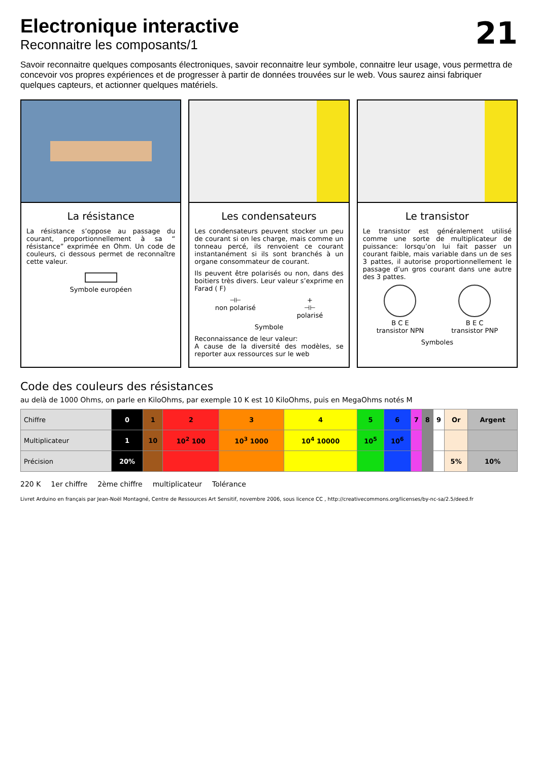Electronique interactive
Reconnaitre les composants/1
21
Savoir reconnaitre quelques composants électroniques, savoir reconnaitre leur symbole, connaitre leur usage, vous permettra de concevoir vos propres expériences et de progresser à partir de données trouvées sur le web. Vous saurez ainsi fabriquer quelques capteurs, et actionner quelques matériels.
La résistance
La résistance s’oppose au passage du courant, proportionnellement à sa “ résistance” exprimée en Ohm. Un code de couleurs, ci dessous permet de reconnaître cette valeur.
Symbole européen
Les condensateurs
Les condensateurs peuvent stocker un peu de courant si on les charge, mais comme un tonneau percé, ils renvoient ce courant instantanément si ils sont branchés à un organe consommateur de courant.
Ils peuvent être polarisés ou non, dans des boitiers très divers. Leur valeur s’exprime en Farad ( F)
⊣⊢
non polarisé
+
⊣⊢
polarisé
Symbole
Reconnaissance de leur valeur:
A cause de la diversité des modèles, se reporter aux ressources sur le web
Le transistor
Le transistor est généralement utilisé comme une sorte de multiplicateur de puissance: lorsqu’on lui fait passer un courant faible, mais variable dans un de ses 3 pattes, il autorise proportionnellement le passage d’un gros courant dans une autre des 3 pattes.
B C E
transistor NPN
B E C
transistor PNP
Symboles
Code des couleurs des résistances
au delà de 1000 Ohms, on parle en KiloOhms, par exemple 10 K est 10 KiloOhms, puis en MegaOhms notés M
| Chiffre | 0 | 1 | 2 | 3 | 4 | 5 | 6 | 7 | 8 | 9 | Or | Argent |
| Multiplicateur | 1 | 10 | 10<sup>2</sup> 100 | 10<sup>3</sup> 1000 | 10<sup>4</sup> 10000 | 10<sup>5</sup> | 10<sup>6</sup> | | | | | |
| Précision | 20% | | | | | | | | | | 5% | 10% |
220 K 1er chiffre 2ème chiffre multiplicateur Tolérance
Livret Arduino en français par Jean-Noël Montagné, Centre de Ressources Art Sensitif, novembre 2006, sous licence CC , http://creativecommons.org/licenses/by-nc-sa/2.5/deed.fr